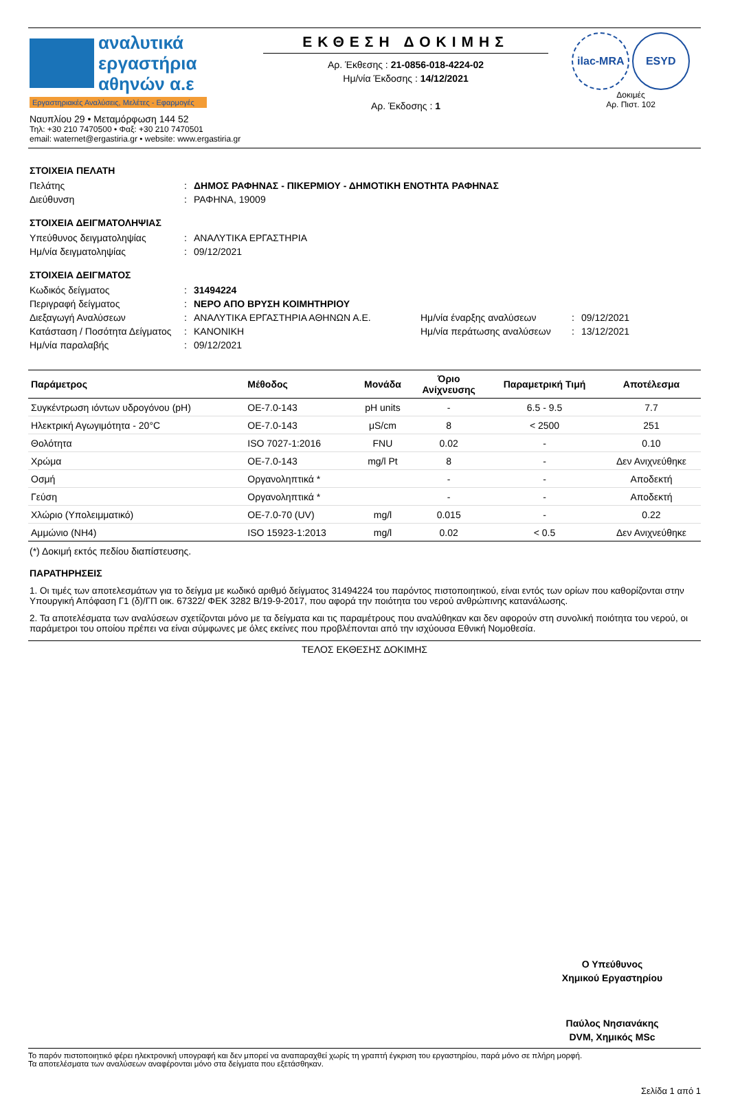αναλυτικά
εργαστήρια
αθηνών α.ε
Εργαστηριακές Αναλύσεις, Μελέτες - Εφαρμογές
Ναυπλίου 29 • Μεταμόρφωση 144 52
Τηλ: +30 210 7470500 • Φαξ: +30 210 7470501
email: waternet@ergastiria.gr • website: www.ergastiria.gr
ΕΚΘΕΣΗ ΔΟΚΙΜΗΣ
Αρ. Έκθεσης : 21-0856-018-4224-02
Ημ/νία Έκδοσης : 14/12/2021
Αρ. Έκδοσης : 1
ilac-MRA ESYD
Δοκιμές
Αρ. Πιστ. 102
ΣΤΟΙΧΕΙΑ ΠΕΛΑΤΗ
Πελάτης: ΔΗΜΟΣ ΡΑΦΗΝΑΣ - ΠΙΚΕΡΜΙΟΥ - ΔΗΜΟΤΙΚΗ ΕΝΟΤΗΤΑ ΡΑΦΗΝΑΣ Διεύθυνση: ΡΑΦΗΝΑ, 19009
ΣΤΟΙΧΕΙΑ ΔΕΙΓΜΑΤΟΛΗΨΙΑΣ
Υπεύθυνος δειγματοληψίας: ΑΝΑΛΥΤΙΚΑ ΕΡΓΑΣΤΗΡΙΑ Ημ/νία δειγματοληψίας: 09/12/2021
ΣΤΟΙΧΕΙΑ ΔΕΙΓΜΑΤΟΣ
Κωδικός δείγματος: 31494224 Περιγραφή δείγματος: ΝΕΡΟ ΑΠΟ ΒΡΥΣΗ ΚΟΙΜΗΤΗΡΙΟΥ Διεξαγωγή Αναλύσεων: ΑΝΑΛΥΤΙΚΑ ΕΡΓΑΣΤΗΡΙΑ ΑΘΗΝΩΝ Α.Ε. Ημ/νία έναρξης αναλύσεων: 09/12/2021 Κατάσταση / Ποσότητα Δείγματος: ΚΑΝΟΝΙΚΗ Ημ/νία περάτωσης αναλύσεων: 13/12/2021 Ημ/νία παραλαβής: 09/12/2021
| Παράμετρος | Μέθοδος | Μονάδα | Όριο Ανίχνευσης | Παραμετρική Τιμή | Αποτέλεσμα |
| --- | --- | --- | --- | --- | --- |
| Συγκέντρωση ιόντων υδρογόνου (pH) | ΟΕ-7.0-143 | pH units | - | 6.5 - 9.5 | 7.7 |
| Ηλεκτρική Αγωγιμότητα - 20°C | ΟΕ-7.0-143 | μS/cm | 8 | < 2500 | 251 |
| Θολότητα | ISO 7027-1:2016 | FNU | 0.02 | - | 0.10 |
| Χρώμα | ΟΕ-7.0-143 | mg/l Pt | 8 | - | Δεν Ανιχνεύθηκε |
| Οσμή | Οργανοληπτικά * | | - | - | Αποδεκτή |
| Γεύση | Οργανοληπτικά * | | - | - | Αποδεκτή |
| Χλώριο (Υπολειμματικό) | ΟΕ-7.0-70 (UV) | mg/l | 0.015 | - | 0.22 |
| Αμμώνιο (ΝΗ4) | ISO 15923-1:2013 | mg/l | 0.02 | < 0.5 | Δεν Ανιχνεύθηκε |
(*) Δοκιμή εκτός πεδίου διαπίστευσης.
ΠΑΡΑΤΗΡΗΣΕΙΣ
1. Οι τιμές των αποτελεσμάτων για το δείγμα με κωδικό αριθμό δείγματος 31494224 του παρόντος πιστοποιητικού, είναι εντός των ορίων που καθορίζονται στην Υπουργική Απόφαση Γ1 (δ)/ΓΠ οικ. 67322/ ΦΕΚ 3282 Β/19-9-2017, που αφορά την ποιότητα του νερού ανθρώπινης κατανάλωσης.
2. Τα αποτελέσματα των αναλύσεων σχετίζονται μόνο με τα δείγματα και τις παραμέτρους που αναλύθηκαν και δεν αφορούν στη συνολική ποιότητα του νερού, οι παράμετροι του οποίου πρέπει να είναι σύμφωνες με όλες εκείνες που προβλέπονται από την ισχύουσα Εθνική Νομοθεσία.
ΤΕΛΟΣ ΕΚΘΕΣΗΣ ΔΟΚΙΜΗΣ
Ο Υπεύθυνος
Χημικού Εργαστηρίου
Παύλος Νησιανάκης
DVM, Χημικός MSc
Το παρόν πιστοποιητικό φέρει ηλεκτρονική υπογραφή και δεν μπορεί να αναπαραχθεί χωρίς τη γραπτή έγκριση του εργαστηρίου, παρά μόνο σε πλήρη μορφή.
Τα αποτελέσματα των αναλύσεων αναφέρονται μόνο στα δείγματα που εξετάσθηκαν.
Σελίδα 1 από 1